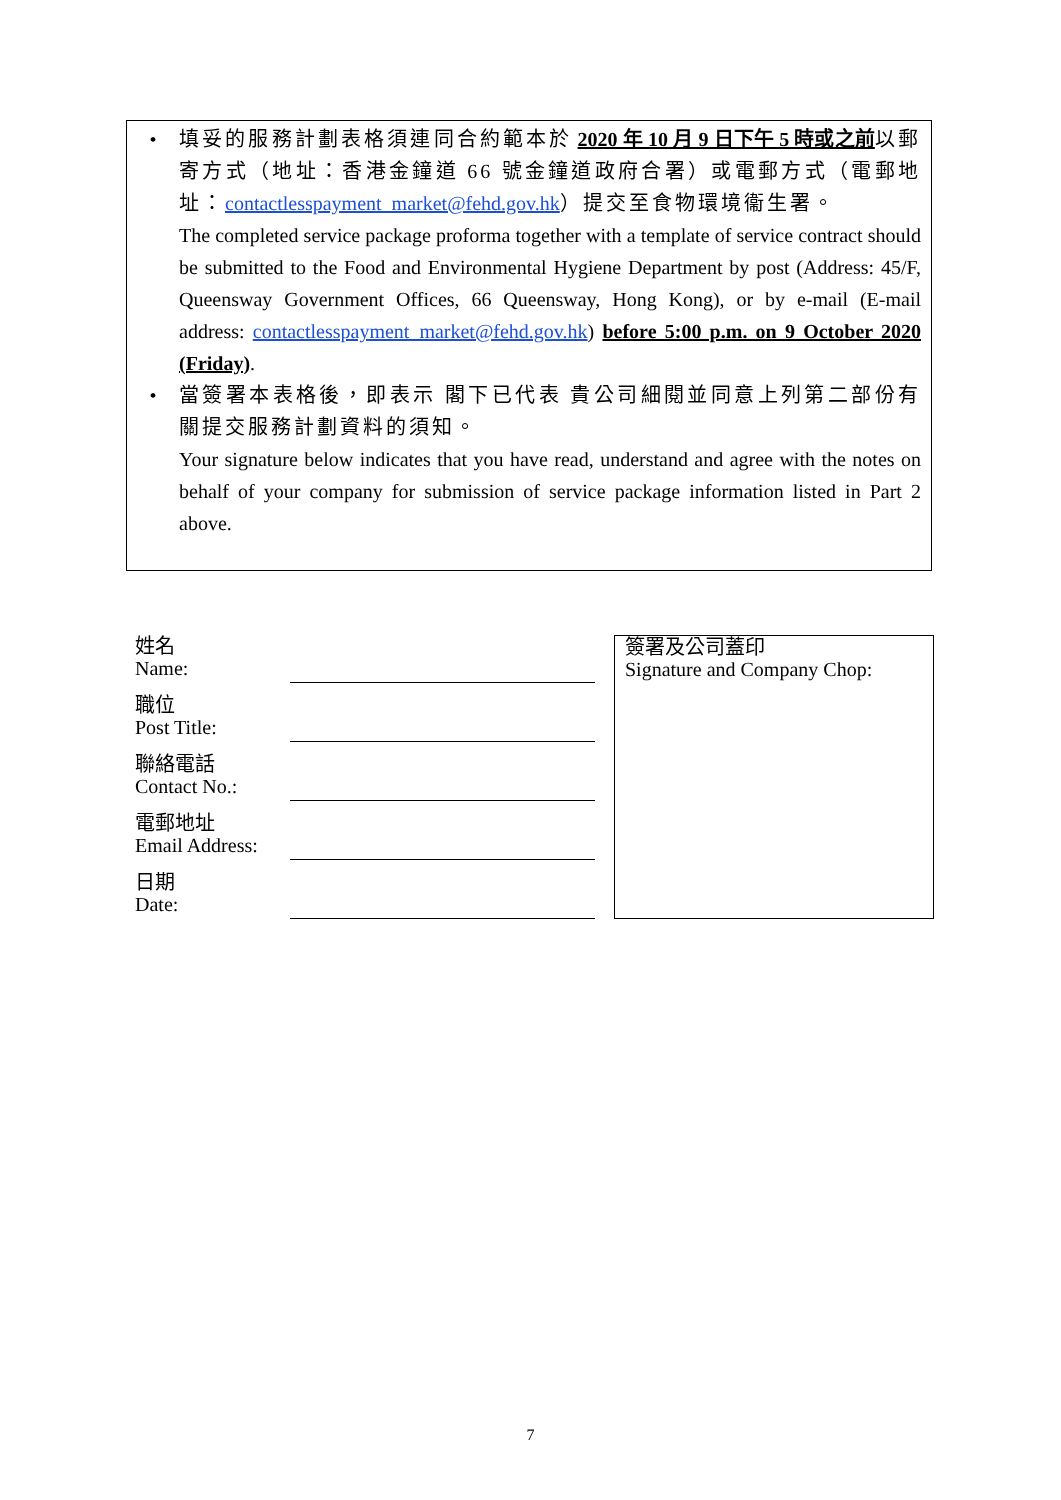• 填妥的服務計劃表格須連同合約範本於 2020 年 10 月 9 日下午 5 時或之前 以郵寄方式（地址：香港金鐘道 66 號金鐘道政府合署）或電郵方式（電郵地址：contactlesspayment_market@fehd.gov.hk）提交至食物環境衞生署。
The completed service package proforma together with a template of service contract should be submitted to the Food and Environmental Hygiene Department by post (Address: 45/F, Queensway Government Offices, 66 Queensway, Hong Kong), or by e-mail (E-mail address: contactlesspayment_market@fehd.gov.hk) before 5:00 p.m. on 9 October 2020 (Friday).
• 當簽署本表格後，即表示 閣下已代表 貴公司細閱並同意上列第二部份有關提交服務計劃資料的須知。
Your signature below indicates that you have read, understand and agree with the notes on behalf of your company for submission of service package information listed in Part 2 above.
姓名
Name:
職位
Post Title:
聯絡電話
Contact No.:
電郵地址
Email Address:
日期
Date:
簽署及公司蓋印
Signature and Company Chop:
7